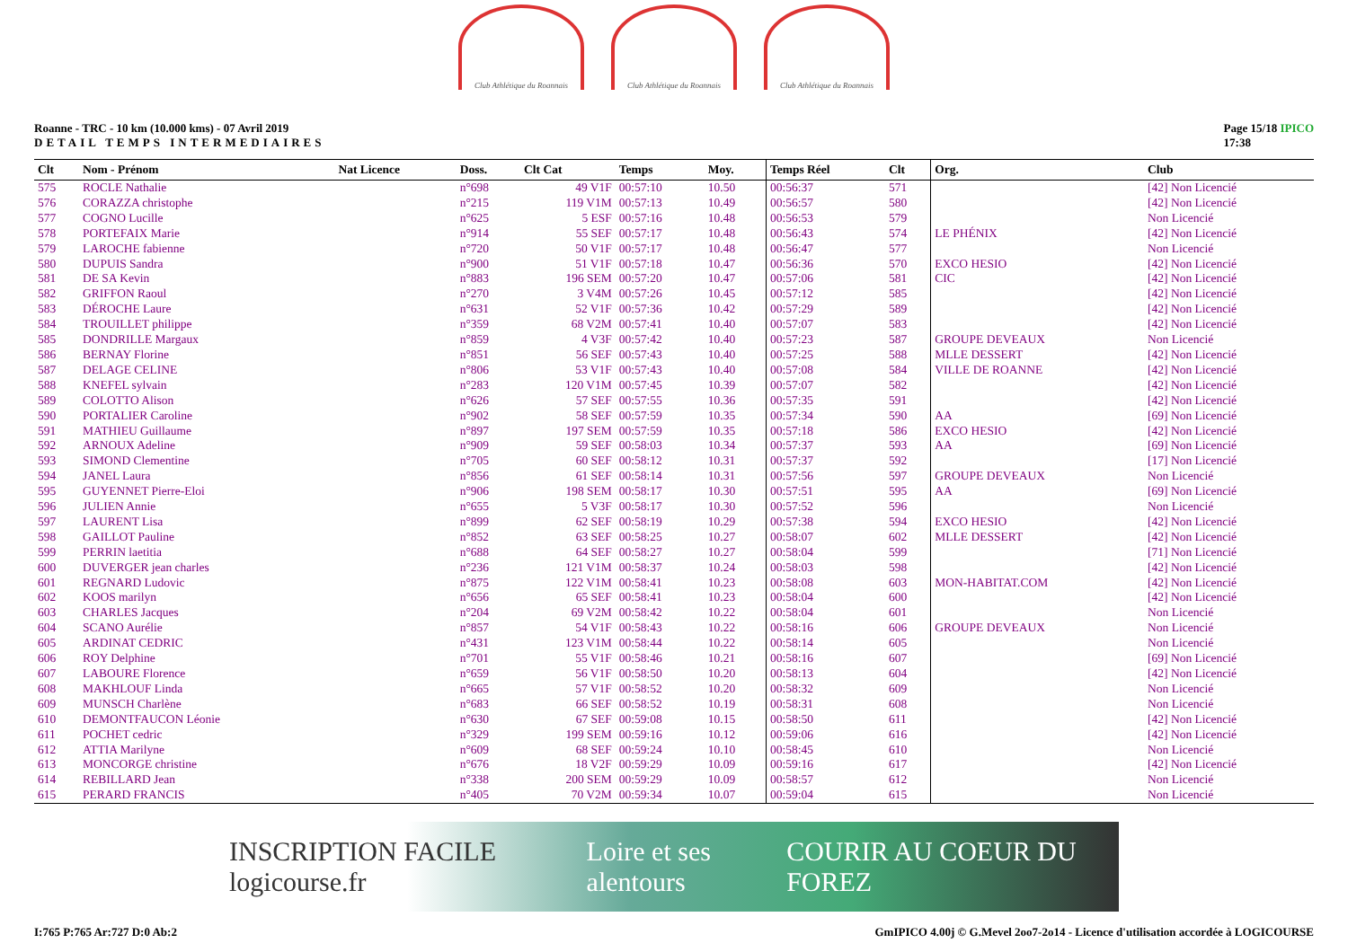Club Athlétique du Roannais
Club Athlétique du Roannais
Club Athlétique du Roannais
Roanne - TRC - 10 km (10.000 kms) - 07 Avril 2019
DETAIL TEMPS INTERMEDIAIRES
Page 15/18 IPICO
17:38
| Clt | Nom - Prénom | Nat Licence | Doss. | Clt Cat | Temps | Moy. | Temps Réel | Clt | Org. | Club |
| --- | --- | --- | --- | --- | --- | --- | --- | --- | --- | --- |
| 575 | ROCLE Nathalie | | n°698 | 49 V1F | 00:57:10 | 10.50 | 00:56:37 | 571 | | [42] Non Licencié |
| 576 | CORAZZA christophe | | n°215 | 119 V1M | 00:57:13 | 10.49 | 00:56:57 | 580 | | [42] Non Licencié |
| 577 | COGNO Lucille | | n°625 | 5 ESF | 00:57:16 | 10.48 | 00:56:53 | 579 | | Non Licencié |
| 578 | PORTEFAIX Marie | | n°914 | 55 SEF | 00:57:17 | 10.48 | 00:56:43 | 574 | LE PHÉNIX | [42] Non Licencié |
| 579 | LAROCHE fabienne | | n°720 | 50 V1F | 00:57:17 | 10.48 | 00:56:47 | 577 | | Non Licencié |
| 580 | DUPUIS Sandra | | n°900 | 51 V1F | 00:57:18 | 10.47 | 00:56:36 | 570 | EXCO HESIO | [42] Non Licencié |
| 581 | DE SA Kevin | | n°883 | 196 SEM | 00:57:20 | 10.47 | 00:57:06 | 581 | CIC | [42] Non Licencié |
| 582 | GRIFFON Raoul | | n°270 | 3 V4M | 00:57:26 | 10.45 | 00:57:12 | 585 | | [42] Non Licencié |
| 583 | DÉROCHE Laure | | n°631 | 52 V1F | 00:57:36 | 10.42 | 00:57:29 | 589 | | [42] Non Licencié |
| 584 | TROUILLET philippe | | n°359 | 68 V2M | 00:57:41 | 10.40 | 00:57:07 | 583 | | [42] Non Licencié |
| 585 | DONDRILLE Margaux | | n°859 | 4 V3F | 00:57:42 | 10.40 | 00:57:23 | 587 | GROUPE DEVEAUX | Non Licencié |
| 586 | BERNAY Florine | | n°851 | 56 SEF | 00:57:43 | 10.40 | 00:57:25 | 588 | MLLE DESSERT | [42] Non Licencié |
| 587 | DELAGE CELINE | | n°806 | 53 V1F | 00:57:43 | 10.40 | 00:57:08 | 584 | VILLE DE ROANNE | [42] Non Licencié |
| 588 | KNEFEL sylvain | | n°283 | 120 V1M | 00:57:45 | 10.39 | 00:57:07 | 582 | | [42] Non Licencié |
| 589 | COLOTTO Alison | | n°626 | 57 SEF | 00:57:55 | 10.36 | 00:57:35 | 591 | | [42] Non Licencié |
| 590 | PORTALIER Caroline | | n°902 | 58 SEF | 00:57:59 | 10.35 | 00:57:34 | 590 | AA | [69] Non Licencié |
| 591 | MATHIEU Guillaume | | n°897 | 197 SEM | 00:57:59 | 10.35 | 00:57:18 | 586 | EXCO HESIO | [42] Non Licencié |
| 592 | ARNOUX Adeline | | n°909 | 59 SEF | 00:58:03 | 10.34 | 00:57:37 | 593 | AA | [69] Non Licencié |
| 593 | SIMOND Clementine | | n°705 | 60 SEF | 00:58:12 | 10.31 | 00:57:37 | 592 | | [17] Non Licencié |
| 594 | JANEL Laura | | n°856 | 61 SEF | 00:58:14 | 10.31 | 00:57:56 | 597 | GROUPE DEVEAUX | Non Licencié |
| 595 | GUYENNET Pierre-Eloi | | n°906 | 198 SEM | 00:58:17 | 10.30 | 00:57:51 | 595 | AA | [69] Non Licencié |
| 596 | JULIEN Annie | | n°655 | 5 V3F | 00:58:17 | 10.30 | 00:57:52 | 596 | | Non Licencié |
| 597 | LAURENT Lisa | | n°899 | 62 SEF | 00:58:19 | 10.29 | 00:57:38 | 594 | EXCO HESIO | [42] Non Licencié |
| 598 | GAILLOT Pauline | | n°852 | 63 SEF | 00:58:25 | 10.27 | 00:58:07 | 602 | MLLE DESSERT | [42] Non Licencié |
| 599 | PERRIN laetitia | | n°688 | 64 SEF | 00:58:27 | 10.27 | 00:58:04 | 599 | | [71] Non Licencié |
| 600 | DUVERGER jean charles | | n°236 | 121 V1M | 00:58:37 | 10.24 | 00:58:03 | 598 | | [42] Non Licencié |
| 601 | REGNARD Ludovic | | n°875 | 122 V1M | 00:58:41 | 10.23 | 00:58:08 | 603 | MON-HABITAT.COM | [42] Non Licencié |
| 602 | KOOS marilyn | | n°656 | 65 SEF | 00:58:41 | 10.23 | 00:58:04 | 600 | | [42] Non Licencié |
| 603 | CHARLES Jacques | | n°204 | 69 V2M | 00:58:42 | 10.22 | 00:58:04 | 601 | | Non Licencié |
| 604 | SCANO Aurélie | | n°857 | 54 V1F | 00:58:43 | 10.22 | 00:58:16 | 606 | GROUPE DEVEAUX | Non Licencié |
| 605 | ARDINAT CEDRIC | | n°431 | 123 V1M | 00:58:44 | 10.22 | 00:58:14 | 605 | | Non Licencié |
| 606 | ROY Delphine | | n°701 | 55 V1F | 00:58:46 | 10.21 | 00:58:16 | 607 | | [69] Non Licencié |
| 607 | LABOURE Florence | | n°659 | 56 V1F | 00:58:50 | 10.20 | 00:58:13 | 604 | | [42] Non Licencié |
| 608 | MAKHLOUF Linda | | n°665 | 57 V1F | 00:58:52 | 10.20 | 00:58:32 | 609 | | Non Licencié |
| 609 | MUNSCH Charlène | | n°683 | 66 SEF | 00:58:52 | 10.19 | 00:58:31 | 608 | | Non Licencié |
| 610 | DEMONTFAUCON Léonie | | n°630 | 67 SEF | 00:59:08 | 10.15 | 00:58:50 | 611 | | [42] Non Licencié |
| 611 | POCHET cedric | | n°329 | 199 SEM | 00:59:16 | 10.12 | 00:59:06 | 616 | | [42] Non Licencié |
| 612 | ATTIA Marilyne | | n°609 | 68 SEF | 00:59:24 | 10.10 | 00:58:45 | 610 | | Non Licencié |
| 613 | MONCORGE christine | | n°676 | 18 V2F | 00:59:29 | 10.09 | 00:59:16 | 617 | | [42] Non Licencié |
| 614 | REBILLARD Jean | | n°338 | 200 SEM | 00:59:29 | 10.09 | 00:58:57 | 612 | | Non Licencié |
| 615 | PERARD FRANCIS | | n°405 | 70 V2M | 00:59:34 | 10.07 | 00:59:04 | 615 | | Non Licencié |
INSCRIPTION FACILE logicourse.fr Loire et ses alentours COURIR AU COEUR DU FOREZ
I:765 P:765 Ar:727 D:0 Ab:2 GmIPICO 4.00j © G.Mevel 2oo7-2o14 - Licence d'utilisation accordée à LOGICOURSE